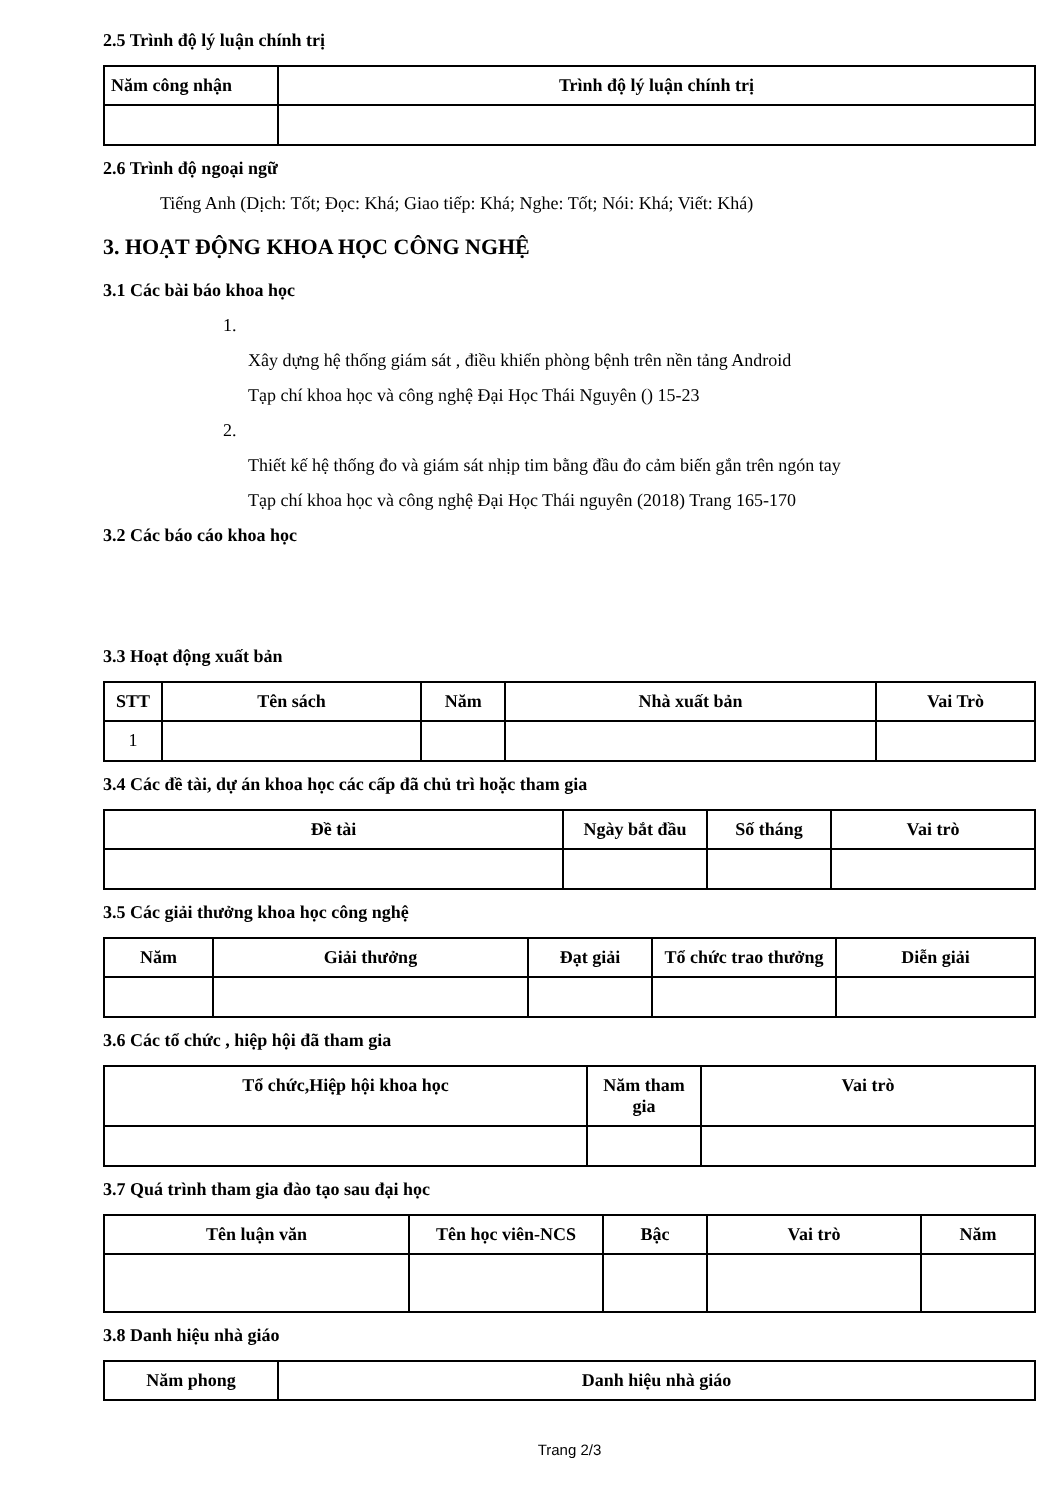2.5 Trình độ lý luận chính trị
| Năm công nhận | Trình độ lý luận chính trị |
| --- | --- |
2.6 Trình độ ngoại ngữ
Tiếng Anh (Dịch: Tốt; Đọc: Khá; Giao tiếp: Khá; Nghe: Tốt; Nói: Khá; Viết: Khá)
3. HOẠT ĐỘNG KHOA HỌC CÔNG NGHỆ
3.1 Các bài báo khoa học
1.
Xây dựng hệ thống giám sát , điều khiển phòng bệnh trên nền tảng Android
Tạp chí khoa học và công nghệ Đại Học Thái Nguyên () 15-23
2.
Thiết kế hệ thống đo và giám sát nhịp tim bằng đầu đo cảm biến gắn trên ngón tay
Tạp chí khoa học và công nghệ Đại Học Thái nguyên (2018) Trang 165-170
3.2 Các báo cáo khoa học
3.3 Hoạt động xuất bản
| STT | Tên sách | Năm | Nhà xuất bản | Vai Trò |
| --- | --- | --- | --- | --- |
| 1 | | | | |
3.4 Các đề tài, dự án khoa học các cấp đã chủ trì hoặc tham gia
| Đề tài | Ngày bắt đầu | Số tháng | Vai trò |
| --- | --- | --- | --- |
3.5 Các giải thưởng khoa học công nghệ
| Năm | Giải thưởng | Đạt giải | Tổ chức trao thưởng | Diễn giải |
| --- | --- | --- | --- | --- |
3.6 Các tổ chức , hiệp hội đã tham gia
| Tổ chức,Hiệp hội khoa học | Năm tham gia | Vai trò |
| --- | --- | --- |
3.7 Quá trình tham gia đào tạo sau đại học
| Tên luận văn | Tên học viên-NCS | Bậc | Vai trò | Năm |
| --- | --- | --- | --- | --- |
3.8 Danh hiệu nhà giáo
| Năm phong | Danh hiệu nhà giáo |
| --- | --- |
Trang 2/3